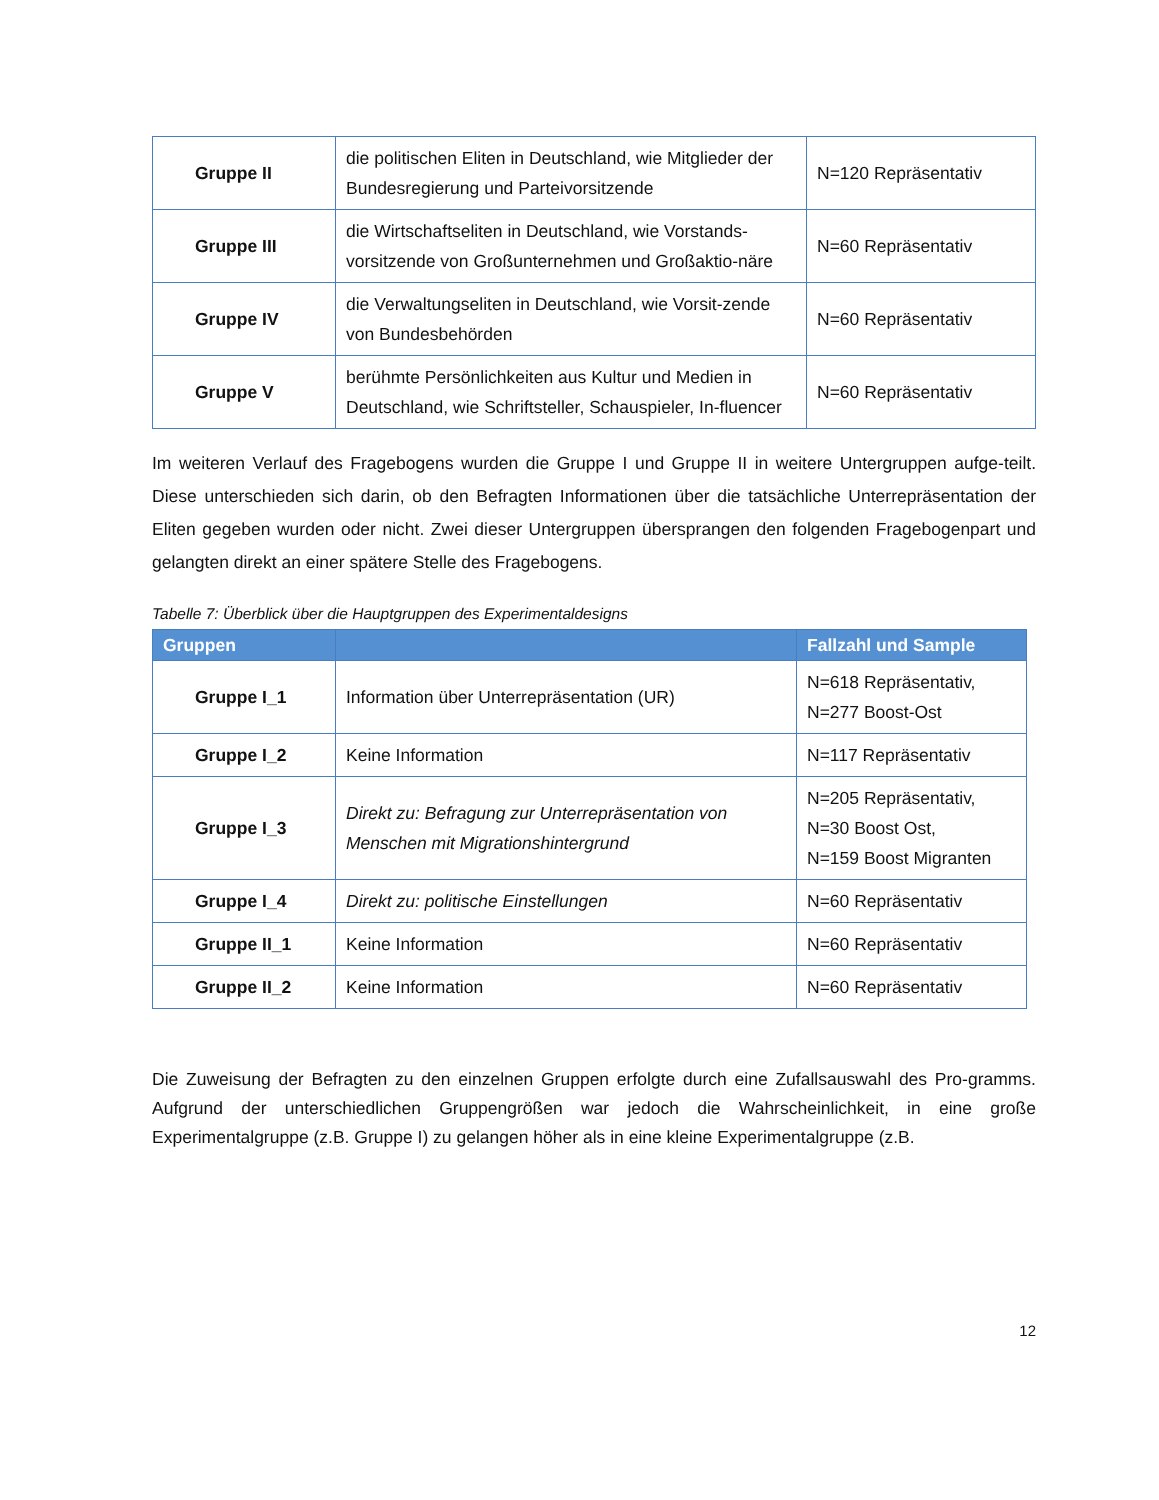| Gruppe II | die politischen Eliten in Deutschland, wie Mitglieder der Bundesregierung und Parteivorsitzende | N=120 Repräsentativ |
| Gruppe III | die Wirtschaftseliten in Deutschland, wie Vorstands-vorsitzende von Großunternehmen und Großaktio-näre | N=60 Repräsentativ |
| Gruppe IV | die Verwaltungseliten in Deutschland, wie Vorsit-zende von Bundesbehörden | N=60 Repräsentativ |
| Gruppe V | berühmte Persönlichkeiten aus Kultur und Medien in Deutschland, wie Schriftsteller, Schauspieler, In-fluencer | N=60 Repräsentativ |
Im weiteren Verlauf des Fragebogens wurden die Gruppe I und Gruppe II in weitere Untergruppen aufge-teilt. Diese unterschieden sich darin, ob den Befragten Informationen über die tatsächliche Unterrepräsentation der Eliten gegeben wurden oder nicht. Zwei dieser Untergruppen übersprangen den folgenden Fragebogenpart und gelangten direkt an einer spätere Stelle des Fragebogens.
Tabelle 7: Überblick über die Hauptgruppen des Experimentaldesigns
| Gruppen | | Fallzahl und Sample |
| --- | --- | --- |
| Gruppe I_1 | Information über Unterrepräsentation (UR) | N=618 Repräsentativ, N=277 Boost-Ost |
| Gruppe I_2 | Keine Information | N=117 Repräsentativ |
| Gruppe I_3 | Direkt zu: Befragung zur Unterrepräsentation von Menschen mit Migrationshintergrund | N=205 Repräsentativ, N=30 Boost Ost, N=159 Boost Migranten |
| Gruppe I_4 | Direkt zu: politische Einstellungen | N=60 Repräsentativ |
| Gruppe II_1 | Keine Information | N=60 Repräsentativ |
| Gruppe II_2 | Keine Information | N=60 Repräsentativ |
Die Zuweisung der Befragten zu den einzelnen Gruppen erfolgte durch eine Zufallsauswahl des Pro-gramms. Aufgrund der unterschiedlichen Gruppengrößen war jedoch die Wahrscheinlichkeit, in eine große Experimentalgruppe (z.B. Gruppe I) zu gelangen höher als in eine kleine Experimentalgruppe (z.B.
12